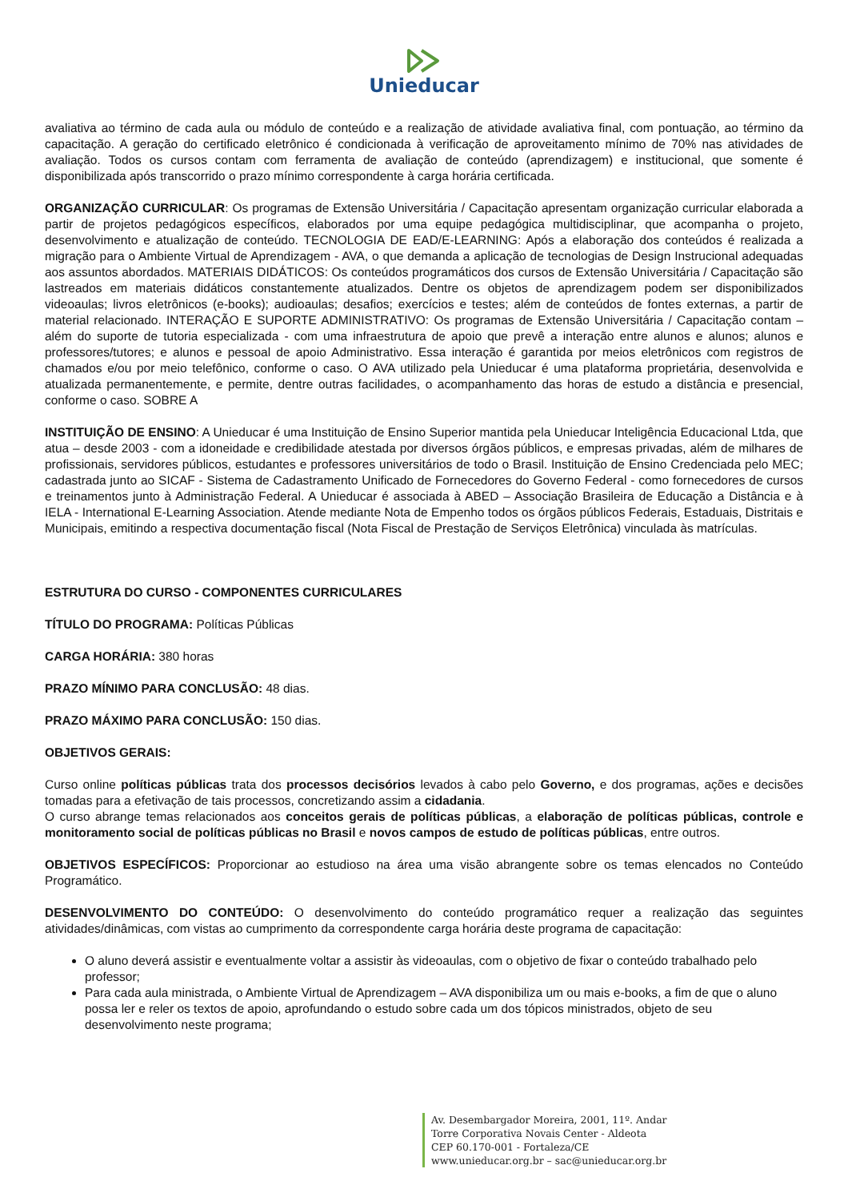Unieducar
avaliativa ao término de cada aula ou módulo de conteúdo e a realização de atividade avaliativa final, com pontuação, ao término da capacitação. A geração do certificado eletrônico é condicionada à verificação de aproveitamento mínimo de 70% nas atividades de avaliação. Todos os cursos contam com ferramenta de avaliação de conteúdo (aprendizagem) e institucional, que somente é disponibilizada após transcorrido o prazo mínimo correspondente à carga horária certificada.
ORGANIZAÇÃO CURRICULAR: Os programas de Extensão Universitária / Capacitação apresentam organização curricular elaborada a partir de projetos pedagógicos específicos, elaborados por uma equipe pedagógica multidisciplinar, que acompanha o projeto, desenvolvimento e atualização de conteúdo. TECNOLOGIA DE EAD/E-LEARNING: Após a elaboração dos conteúdos é realizada a migração para o Ambiente Virtual de Aprendizagem - AVA, o que demanda a aplicação de tecnologias de Design Instrucional adequadas aos assuntos abordados. MATERIAIS DIDÁTICOS: Os conteúdos programáticos dos cursos de Extensão Universitária / Capacitação são lastreados em materiais didáticos constantemente atualizados. Dentre os objetos de aprendizagem podem ser disponibilizados videoaulas; livros eletrônicos (e-books); audioaulas; desafios; exercícios e testes; além de conteúdos de fontes externas, a partir de material relacionado. INTERAÇÃO E SUPORTE ADMINISTRATIVO: Os programas de Extensão Universitária / Capacitação contam – além do suporte de tutoria especializada - com uma infraestrutura de apoio que prevê a interação entre alunos e alunos; alunos e professores/tutores; e alunos e pessoal de apoio Administrativo. Essa interação é garantida por meios eletrônicos com registros de chamados e/ou por meio telefônico, conforme o caso. O AVA utilizado pela Unieducar é uma plataforma proprietária, desenvolvida e atualizada permanentemente, e permite, dentre outras facilidades, o acompanhamento das horas de estudo a distância e presencial, conforme o caso. SOBRE A
INSTITUIÇÃO DE ENSINO: A Unieducar é uma Instituição de Ensino Superior mantida pela Unieducar Inteligência Educacional Ltda, que atua – desde 2003 - com a idoneidade e credibilidade atestada por diversos órgãos públicos, e empresas privadas, além de milhares de profissionais, servidores públicos, estudantes e professores universitários de todo o Brasil. Instituição de Ensino Credenciada pelo MEC; cadastrada junto ao SICAF - Sistema de Cadastramento Unificado de Fornecedores do Governo Federal - como fornecedores de cursos e treinamentos junto à Administração Federal. A Unieducar é associada à ABED – Associação Brasileira de Educação a Distância e à IELA - International E-Learning Association. Atende mediante Nota de Empenho todos os órgãos públicos Federais, Estaduais, Distritais e Municipais, emitindo a respectiva documentação fiscal (Nota Fiscal de Prestação de Serviços Eletrônica) vinculada às matrículas.
ESTRUTURA DO CURSO - COMPONENTES CURRICULARES
TÍTULO DO PROGRAMA: Políticas Públicas
CARGA HORÁRIA: 380 horas
PRAZO MÍNIMO PARA CONCLUSÃO: 48 dias.
PRAZO MÁXIMO PARA CONCLUSÃO: 150 dias.
OBJETIVOS GERAIS:
Curso online políticas públicas trata dos processos decisórios levados à cabo pelo Governo, e dos programas, ações e decisões tomadas para a efetivação de tais processos, concretizando assim a cidadania.
O curso abrange temas relacionados aos conceitos gerais de políticas públicas, a elaboração de políticas públicas, controle e monitoramento social de políticas públicas no Brasil e novos campos de estudo de políticas públicas, entre outros.
OBJETIVOS ESPECÍFICOS: Proporcionar ao estudioso na área uma visão abrangente sobre os temas elencados no Conteúdo Programático.
DESENVOLVIMENTO DO CONTEÚDO: O desenvolvimento do conteúdo programático requer a realização das seguintes atividades/dinâmicas, com vistas ao cumprimento da correspondente carga horária deste programa de capacitação:
O aluno deverá assistir e eventualmente voltar a assistir às videoaulas, com o objetivo de fixar o conteúdo trabalhado pelo professor;
Para cada aula ministrada, o Ambiente Virtual de Aprendizagem – AVA disponibiliza um ou mais e-books, a fim de que o aluno possa ler e reler os textos de apoio, aprofundando o estudo sobre cada um dos tópicos ministrados, objeto de seu desenvolvimento neste programa;
Av. Desembargador Moreira, 2001, 11º. Andar
Torre Corporativa Novais Center - Aldeota
CEP 60.170-001 - Fortaleza/CE
www.unieducar.org.br – sac@unieducar.org.br